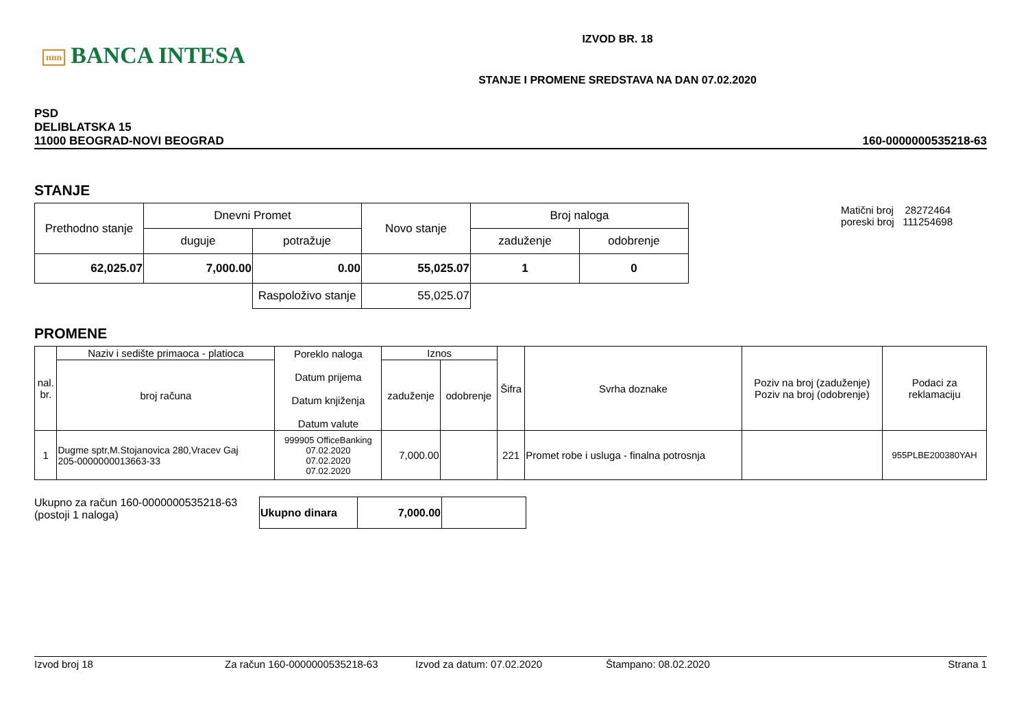nnn BANCA INTESA
IZVOD BR. 18
STANJE I PROMENE SREDSTAVA NA DAN 07.02.2020
PSD
DELIBLATSKA 15
11000 BEOGRAD-NOVI BEOGRAD
160-0000000535218-63
STANJE
| Prethodno stanje | Dnevni Promet | | Novo stanje | Broj naloga | |
| --- | --- | --- | --- | --- | --- |
| | duguje | potražuje | | zaduženje | odobrenje |
| 62,025.07 | 7,000.00 | 0.00 | 55,025.07 | 1 | 0 |
| | | Raspoloživo stanje | 55,025.07 | | |
Matični broj 28272464
poreski broj 111254698
PROMENE
| nal. br. | Naziv i sedište primaoca - platioca | Poreklo naloga Datum prijema Datum knjiženja Datum valute | Iznos | | Šifra | Svrha doznake | Poziv na broj (zaduženje) Poziv na broj (odobrenje) | Podaci za reklamaciju |
| --- | --- | --- | --- | --- | --- | --- | --- | --- |
| | broj računa | | zaduženje | odobrenje | | | | |
| 1 | Dugme sptr,M.Stojanovica 280,Vracev Gaj 205-0000000013663-33 | 999905 OfficeBanking 07.02.2020 07.02.2020 07.02.2020 | 7,000.00 | | 221 | Promet robe i usluga - finalna potrosnja | | 955PLBE200380YAH |
Ukupno za račun 160-0000000535218-63
(postoji 1 naloga)
| Ukupno dinara | 7,000.00 | |
Izvod broj 18 Za račun 160-0000000535218-63 Izvod za datum: 07.02.2020 Štampano: 08.02.2020 Strana 1